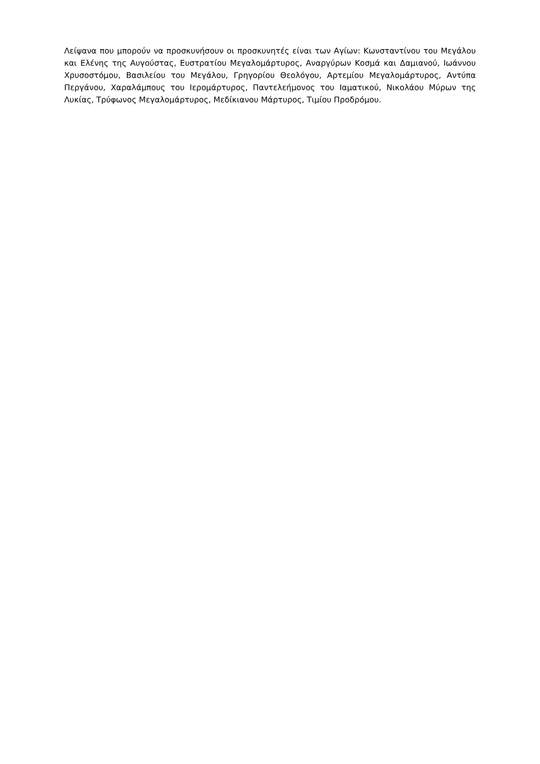Λείψανα που μπορούν να προσκυνήσουν οι προσκυνητές είναι των Αγίων: Κωνσταντίνου του Μεγάλου και Ελένης της Αυγούστας, Ευστρατίου Μεγαλομάρτυρος, Αναργύρων Κοσμά και Δαμιανού, Ιωάννου Χρυσοστόμου, Βασιλείου του Μεγάλου, Γρηγορίου Θεολόγου, Αρτεμίου Μεγαλομάρτυρος, Αντύπα Περγάνου, Χαραλάμπους του Ιερομάρτυρος, Παντελεήμονος του Ιαματικού, Νικολάου Μύρων της Λυκίας, Τρύφωνος Μεγαλομάρτυρος, Μεδίκιανου Μάρτυρος, Τιμίου Προδρόμου.